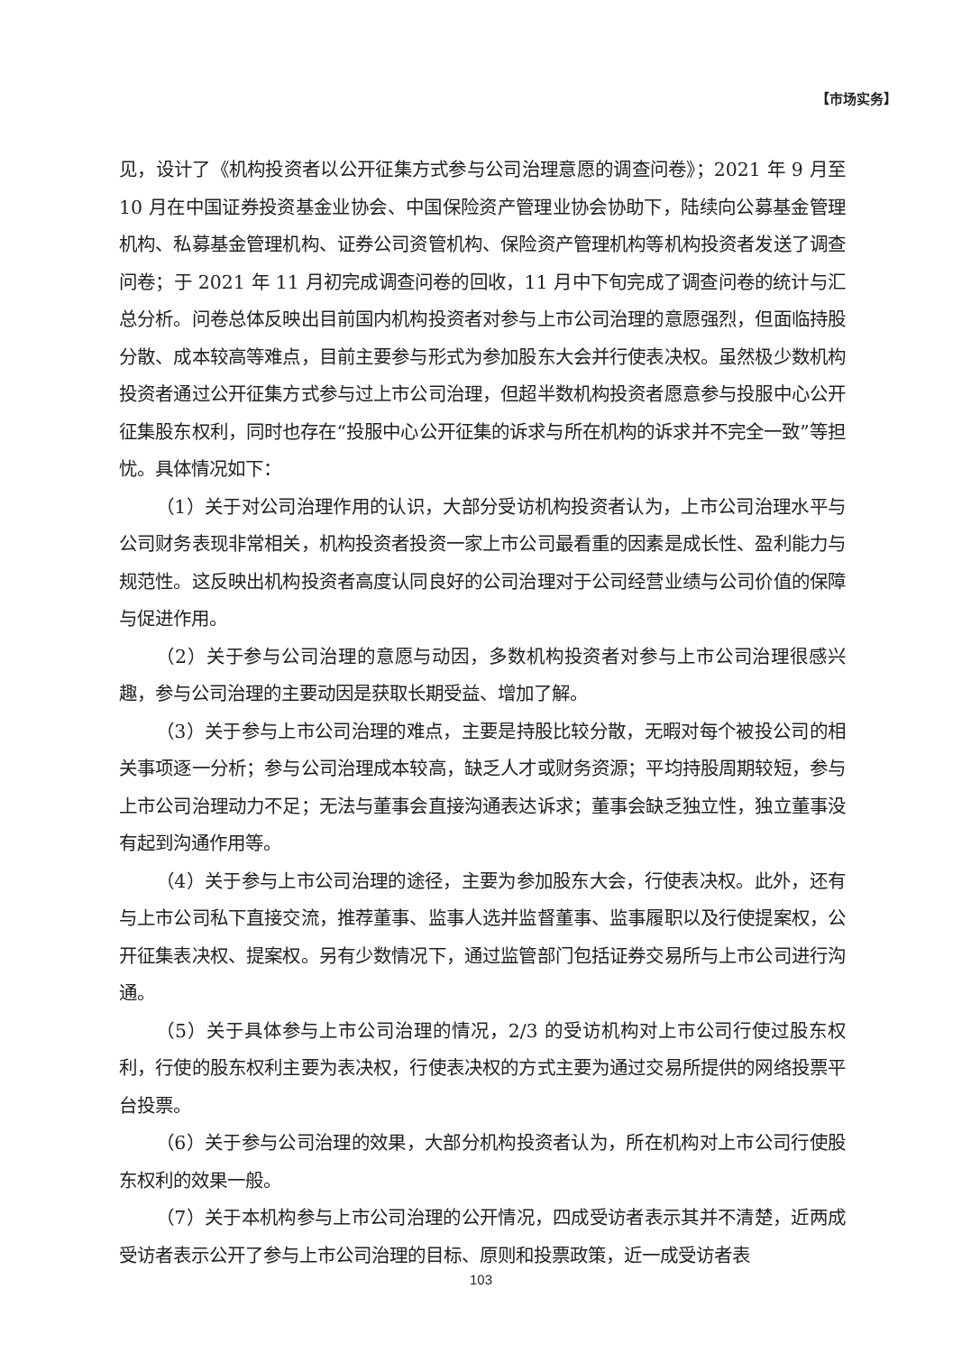【市场实务】
见，设计了《机构投资者以公开征集方式参与公司治理意愿的调查问卷》；2021 年 9 月至 10 月在中国证券投资基金业协会、中国保险资产管理业协会协助下，陆续向公募基金管理机构、私募基金管理机构、证券公司资管机构、保险资产管理机构等机构投资者发送了调查问卷；于 2021 年 11 月初完成调查问卷的回收，11 月中下旬完成了调查问卷的统计与汇总分析。问卷总体反映出目前国内机构投资者对参与上市公司治理的意愿强烈，但面临持股分散、成本较高等难点，目前主要参与形式为参加股东大会并行使表决权。虽然极少数机构投资者通过公开征集方式参与过上市公司治理，但超半数机构投资者愿意参与投服中心公开征集股东权利，同时也存在“投服中心公开征集的诉求与所在机构的诉求并不完全一致”等担忧。具体情况如下：
（1）关于对公司治理作用的认识，大部分受访机构投资者认为，上市公司治理水平与公司财务表现非常相关，机构投资者投资一家上市公司最看重的因素是成长性、盈利能力与规范性。这反映出机构投资者高度认同良好的公司治理对于公司经营业绩与公司价值的保障与促进作用。
（2）关于参与公司治理的意愿与动因，多数机构投资者对参与上市公司治理很感兴趣，参与公司治理的主要动因是获取长期受益、增加了解。
（3）关于参与上市公司治理的难点，主要是持股比较分散，无暇对每个被投公司的相关事项逐一分析；参与公司治理成本较高，缺乏人才或财务资源；平均持股周期较短，参与上市公司治理动力不足；无法与董事会直接沟通表达诉求；董事会缺乏独立性，独立董事没有起到沟通作用等。
（4）关于参与上市公司治理的途径，主要为参加股东大会，行使表决权。此外，还有与上市公司私下直接交流，推荐董事、监事人选并监督董事、监事履职以及行使提案权，公开征集表决权、提案权。另有少数情况下，通过监管部门包括证券交易所与上市公司进行沟通。
（5）关于具体参与上市公司治理的情况，2/3 的受访机构对上市公司行使过股东权利，行使的股东权利主要为表决权，行使表决权的方式主要为通过交易所提供的网络投票平台投票。
（6）关于参与公司治理的效果，大部分机构投资者认为，所在机构对上市公司行使股东权利的效果一般。
（7）关于本机构参与上市公司治理的公开情况，四成受访者表示其并不清楚，近两成受访者表示公开了参与上市公司治理的目标、原则和投票政策，近一成受访者表
103